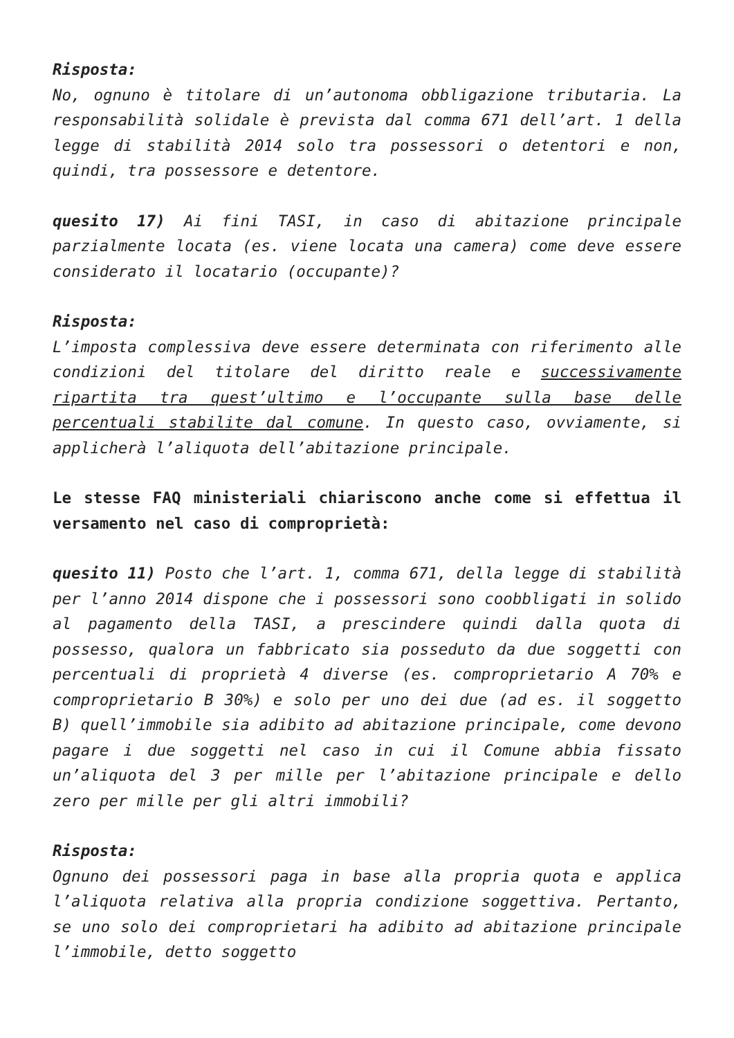Risposta:
No, ognuno è titolare di un’autonoma obbligazione tributaria. La responsabilità solidale è prevista dal comma 671 dell’art. 1 della legge di stabilità 2014 solo tra possessori o detentori e non, quindi, tra possessore e detentore.
quesito 17) Ai fini TASI, in caso di abitazione principale parzialmente locata (es. viene locata una camera) come deve essere considerato il locatario (occupante)?
Risposta:
L’imposta complessiva deve essere determinata con riferimento alle condizioni del titolare del diritto reale e successivamente ripartita tra quest’ultimo e l’occupante sulla base delle percentuali stabilite dal comune. In questo caso, ovviamente, si applicherà l’aliquota dell’abitazione principale.
Le stesse FAQ ministeriali chiariscono anche come si effettua il versamento nel caso di comproprietà:
quesito 11) Posto che l’art. 1, comma 671, della legge di stabilità per l’anno 2014 dispone che i possessori sono coobbligati in solido al pagamento della TASI, a prescindere quindi dalla quota di possesso, qualora un fabbricato sia posseduto da due soggetti con percentuali di proprietà 4 diverse (es. comproprietario A 70% e comproprietario B 30%) e solo per uno dei due (ad es. il soggetto B) quell’immobile sia adibito ad abitazione principale, come devono pagare i due soggetti nel caso in cui il Comune abbia fissato un’aliquota del 3 per mille per l’abitazione principale e dello zero per mille per gli altri immobili?
Risposta:
Ognuno dei possessori paga in base alla propria quota e applica l’aliquota relativa alla propria condizione soggettiva. Pertanto, se uno solo dei comproprietari ha adibito ad abitazione principale l’immobile, detto soggetto